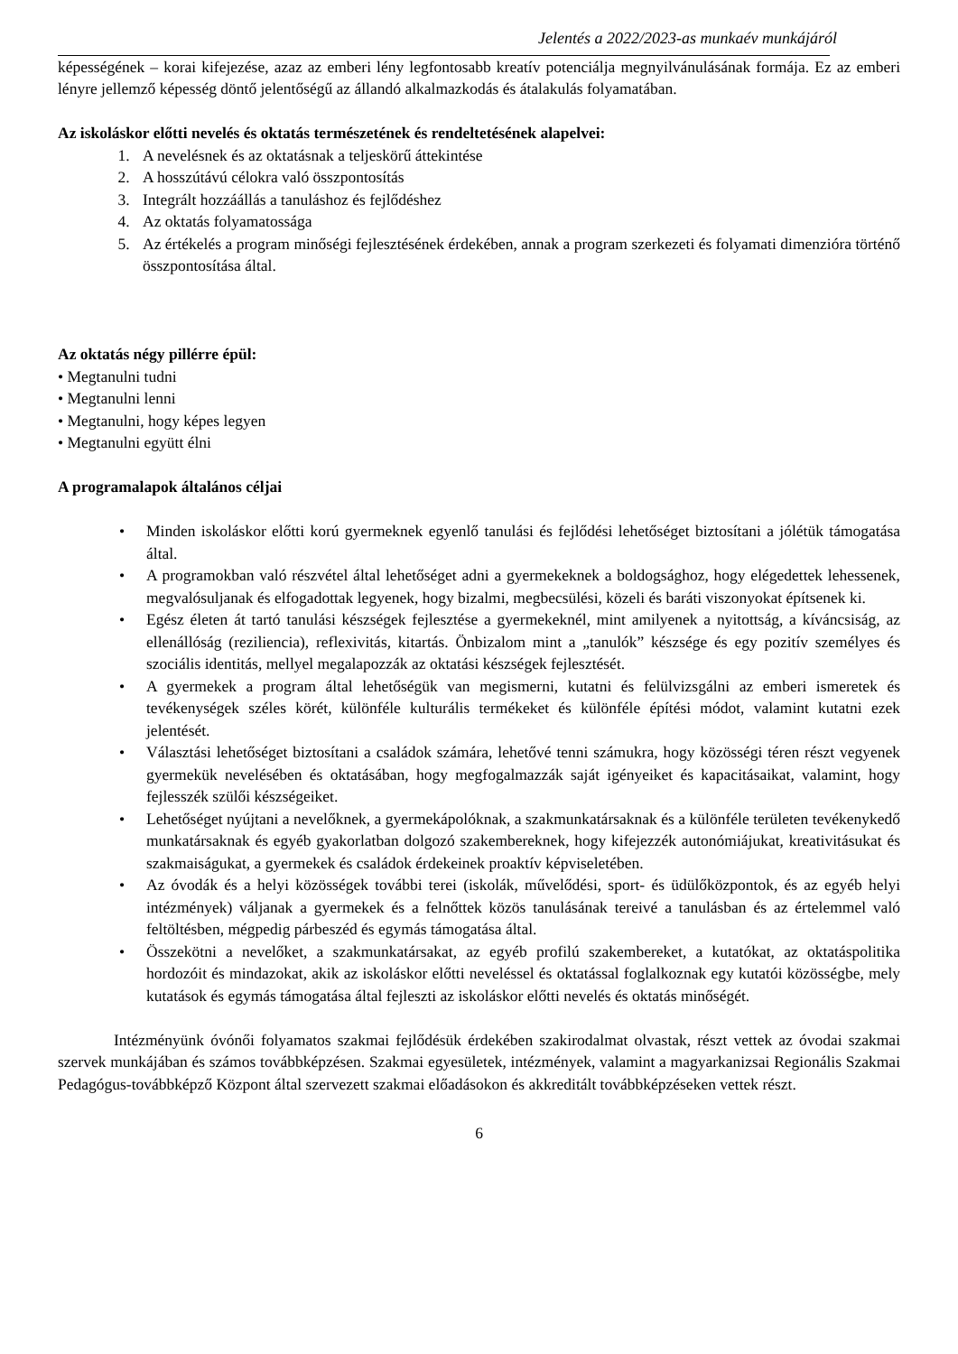Jelentés a 2022/2023-as munkaév munkájáról
képességének – korai kifejezése, azaz az emberi lény legfontosabb kreatív potenciálja megnyilvánulásának formája. Ez az emberi lényre jellemző képesség döntő jelentőségű az állandó alkalmazkodás és átalakulás folyamatában.
Az iskoláskor előtti nevelés és oktatás természetének és rendeltetésének alapelvei:
1. A nevelésnek és az oktatásnak a teljeskörű áttekintése
2. A hosszútávú célokra való összpontosítás
3. Integrált hozzáállás a tanuláshoz és fejlődéshez
4. Az oktatás folyamatossága
5. Az értékelés a program minőségi fejlesztésének érdekében, annak a program szerkezeti és folyamati dimenzióra történő összpontosítása által.
Az oktatás négy pillérre épül:
• Megtanulni tudni
• Megtanulni lenni
• Megtanulni, hogy képes legyen
• Megtanulni együtt élni
A programalapok általános céljai
• Minden iskoláskor előtti korú gyermeknek egyenlő tanulási és fejlődési lehetőséget biztosítani a jólétük támogatása által.
• A programokban való részvétel által lehetőséget adni a gyermekeknek a boldogsághoz, hogy elégedettek lehessenek, megvalósuljanak és elfogadottak legyenek, hogy bizalmi, megbecsülési, közeli és baráti viszonyokat építsenek ki.
• Egész életen át tartó tanulási készségek fejlesztése a gyermekeknél, mint amilyenek a nyitottság, a kíváncsiság, az ellenállóság (reziliencia), reflexivitás, kitartás. Önbizalom mint a „tanulók” készsége és egy pozitív személyes és szociális identitás, mellyel megalapozzák az oktatási készségek fejlesztését.
• A gyermekek a program által lehetőségük van megismerni, kutatni és felülvizsgálni az emberi ismeretek és tevékenységek széles körét, különféle kulturális termékeket és különféle építési módot, valamint kutatni ezek jelentését.
• Választási lehetőséget biztosítani a családok számára, lehetővé tenni számukra, hogy közösségi téren részt vegyenek gyermekük nevelésében és oktatásában, hogy megfogalmazzák saját igényeiket és kapacitásaikat, valamint, hogy fejlesszék szülői készségeiket.
• Lehetőséget nyújtani a nevelőknek, a gyermekápolóknak, a szakmunkatársaknak és a különféle területen tevékenykedő munkatársaknak és egyéb gyakorlatban dolgozó szakembereknek, hogy kifejezzék autonómiájukat, kreativitásukat és szakmaiságukat, a gyermekek és családok érdekeinek proaktív képviseletében.
• Az óvodák és a helyi közösségek további terei (iskolák, művelődési, sport- és üdülőközpontok, és az egyéb helyi intézmények) váljanak a gyermekek és a felnőttek közös tanulásának tereivé a tanulásban és az értelemmel való feltöltésben, mégpedig párbeszéd és egymás támogatása által.
• Összekötni a nevelőket, a szakmunkatársakat, az egyéb profilú szakembereket, a kutatókat, az oktatáspolitika hordozóit és mindazokat, akik az iskoláskor előtti neveléssel és oktatással foglalkoznak egy kutatói közösségbe, mely kutatások és egymás támogatása által fejleszti az iskoláskor előtti nevelés és oktatás minőségét.
Intézményünk óvónői folyamatos szakmai fejlődésük érdekében szakirodalmat olvastak, részt vettek az óvodai szakmai szervek munkájában és számos továbbképzésen. Szakmai egyesületek, intézmények, valamint a magyarkanizsai Regionális Szakmai Pedagógus-továbbképző Központ által szervezett szakmai előadásokon és akkreditált továbbképzéseken vettek részt.
6